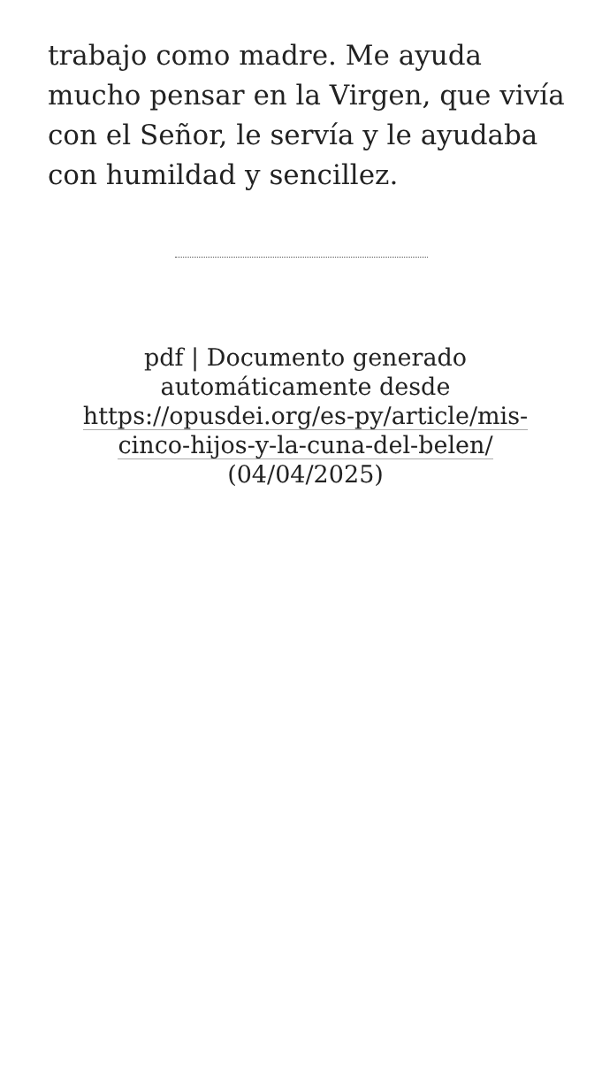trabajo como madre. Me ayuda mucho pensar en la Virgen, que vivía con el Señor, le servía y le ayudaba con humildad y sencillez.
pdf | Documento generado automáticamente desde https://opusdei.org/es-py/article/mis-cinco-hijos-y-la-cuna-del-belen/ (04/04/2025)